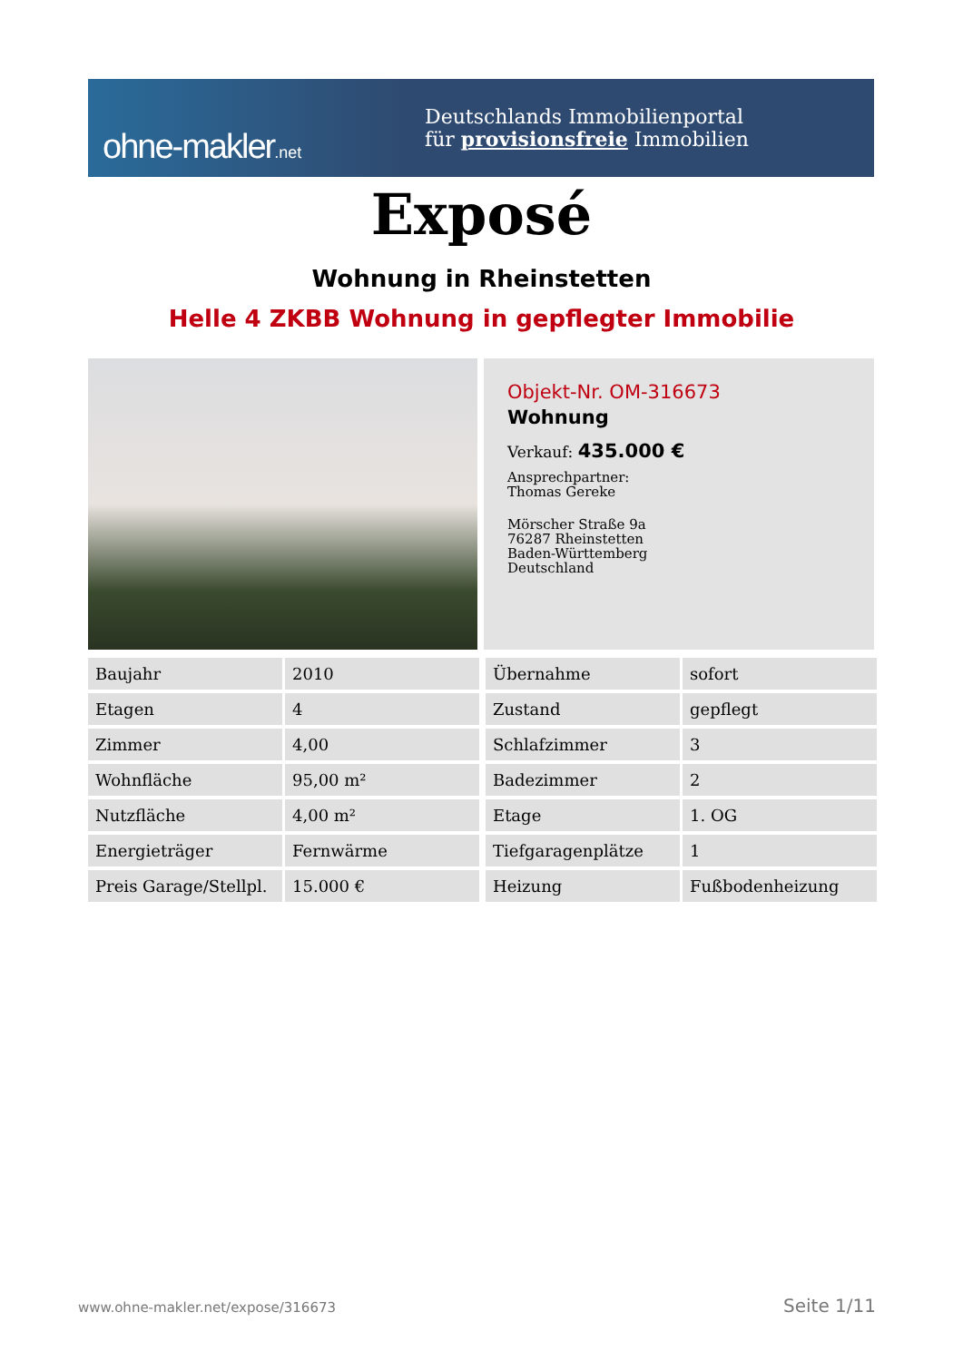ohne-makler.net
Deutschlands Immobilienportal
für provisionsfreie Immobilien
Exposé
Wohnung in Rheinstetten
Helle 4 ZKBB Wohnung in gepflegter Immobilie
Objekt-Nr. OM-316673
Wohnung
Verkauf: 435.000 €
Ansprechpartner:
Thomas Gereke
Mörscher Straße 9a
76287 Rheinstetten
Baden-Württemberg
Deutschland
| Baujahr | 2010 |
| Etagen | 4 |
| Zimmer | 4,00 |
| Wohnfläche | 95,00 m² |
| Nutzfläche | 4,00 m² |
| Energieträger | Fernwärme |
| Preis Garage/Stellpl. | 15.000 € |
| Übernahme | sofort |
| Zustand | gepflegt |
| Schlafzimmer | 3 |
| Badezimmer | 2 |
| Etage | 1. OG |
| Tiefgaragenplätze | 1 |
| Heizung | Fußbodenheizung |
www.ohne-makler.net/expose/316673
Seite 1/11